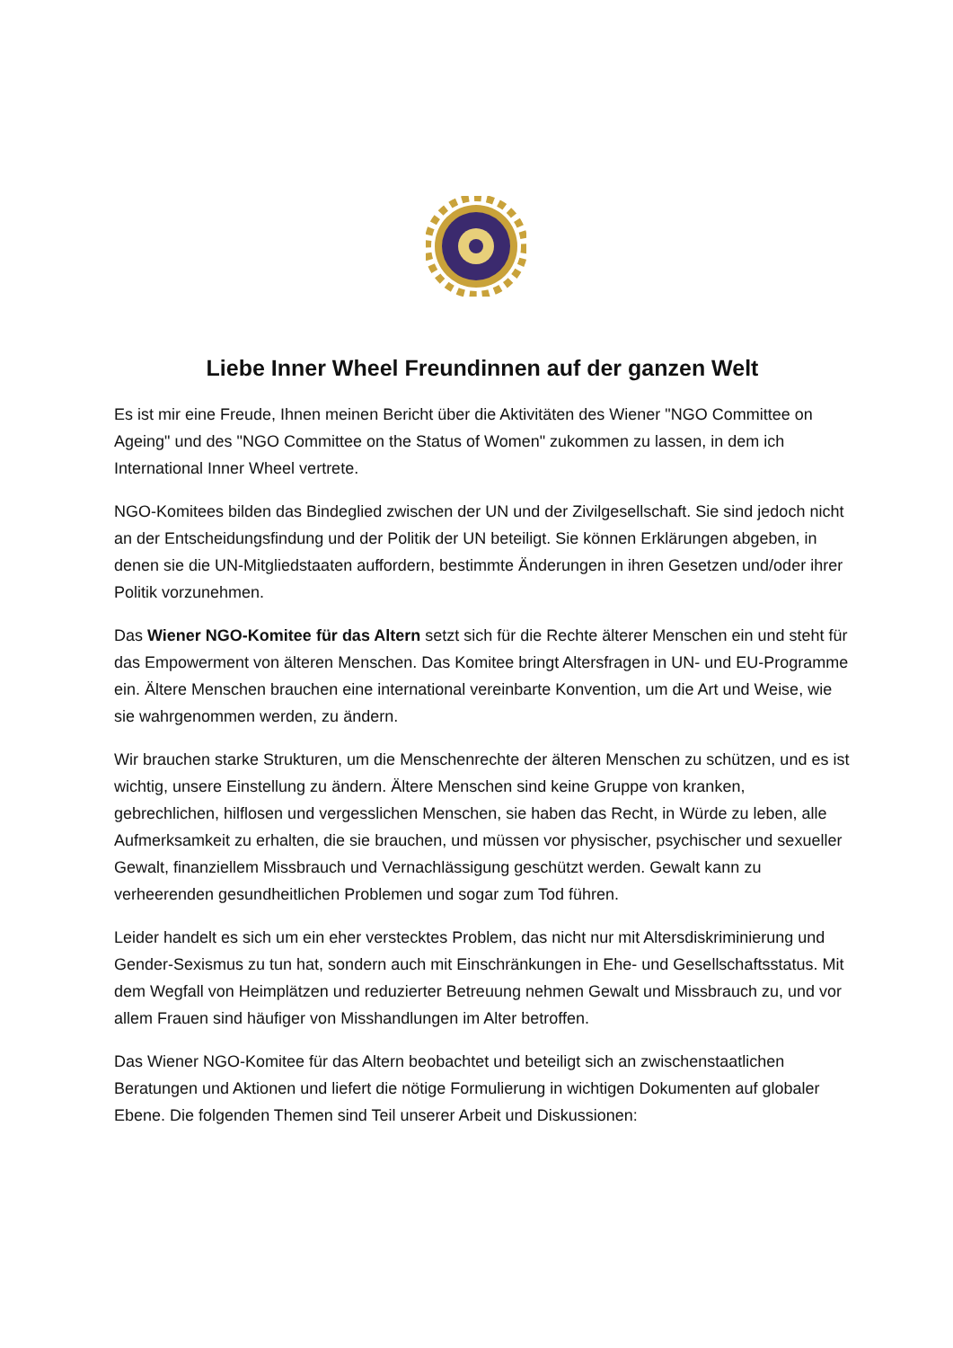Liebe Inner Wheel Freundinnen auf der ganzen Welt
Es ist mir eine Freude, Ihnen meinen Bericht über die Aktivitäten des Wiener "NGO Committee on Ageing" und des "NGO Committee on the Status of Women" zukommen zu lassen, in dem ich International Inner Wheel vertrete.
NGO-Komitees bilden das Bindeglied zwischen der UN und der Zivilgesellschaft. Sie sind jedoch nicht an der Entscheidungsfindung und der Politik der UN beteiligt. Sie können Erklärungen abgeben, in denen sie die UN-Mitgliedstaaten auffordern, bestimmte Änderungen in ihren Gesetzen und/oder ihrer Politik vorzunehmen.
Das Wiener NGO-Komitee für das Altern setzt sich für die Rechte älterer Menschen ein und steht für das Empowerment von älteren Menschen. Das Komitee bringt Altersfragen in UN- und EU-Programme ein. Ältere Menschen brauchen eine international vereinbarte Konvention, um die Art und Weise, wie sie wahrgenommen werden, zu ändern.
Wir brauchen starke Strukturen, um die Menschenrechte der älteren Menschen zu schützen, und es ist wichtig, unsere Einstellung zu ändern. Ältere Menschen sind keine Gruppe von kranken, gebrechlichen, hilflosen und vergesslichen Menschen, sie haben das Recht, in Würde zu leben, alle Aufmerksamkeit zu erhalten, die sie brauchen, und müssen vor physischer, psychischer und sexueller Gewalt, finanziellem Missbrauch und Vernachlässigung geschützt werden. Gewalt kann zu verheerenden gesundheitlichen Problemen und sogar zum Tod führen.
Leider handelt es sich um ein eher verstecktes Problem, das nicht nur mit Altersdiskriminierung und Gender-Sexismus zu tun hat, sondern auch mit Einschränkungen in Ehe- und Gesellschaftsstatus. Mit dem Wegfall von Heimplätzen und reduzierter Betreuung nehmen Gewalt und Missbrauch zu, und vor allem Frauen sind häufiger von Misshandlungen im Alter betroffen.
Das Wiener NGO-Komitee für das Altern beobachtet und beteiligt sich an zwischenstaatlichen Beratungen und Aktionen und liefert die nötige Formulierung in wichtigen Dokumenten auf globaler Ebene. Die folgenden Themen sind Teil unserer Arbeit und Diskussionen: